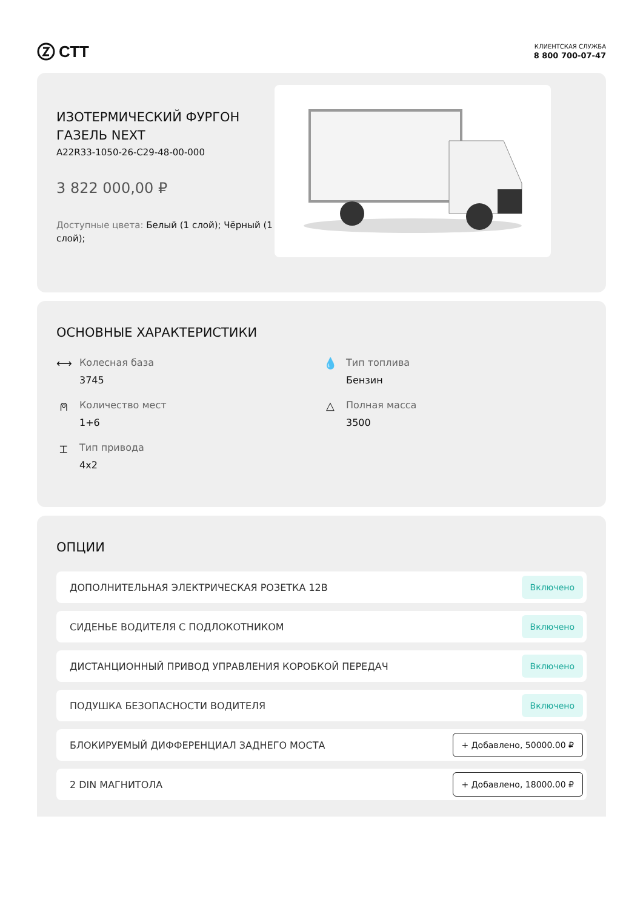СТТ
КЛИЕНТСКАЯ СЛУЖБА
8 800 700-07-47
ИЗОТЕРМИЧЕСКИЙ ФУРГОН ГАЗЕЛЬ NEXT
A22R33-1050-26-C29-48-00-000
3 822 000,00 ₽
Доступные цвета: Белый (1 слой); Чёрный (1 слой);
ОСНОВНЫЕ ХАРАКТЕРИСТИКИ
⟷ Колесная база
3745
💧 Тип топлива
Бензин
⍝ Количество мест
1+6
△ Полная масса
3500
⌶ Тип привода
4x2
ОПЦИИ
ДОПОЛНИТЕЛЬНАЯ ЭЛЕКТРИЧЕСКАЯ РОЗЕТКА 12В Включено
СИДЕНЬЕ ВОДИТЕЛЯ С ПОДЛОКОТНИКОМ Включено
ДИСТАНЦИОННЫЙ ПРИВОД УПРАВЛЕНИЯ КОРОБКОЙ ПЕРЕДАЧ Включено
ПОДУШКА БЕЗОПАСНОСТИ ВОДИТЕЛЯ Включено
БЛОКИРУЕМЫЙ ДИФФЕРЕНЦИАЛ ЗАДНЕГО МОСТА + Добавлено, 50000.00 ₽
2 DIN МАГНИТОЛА + Добавлено, 18000.00 ₽